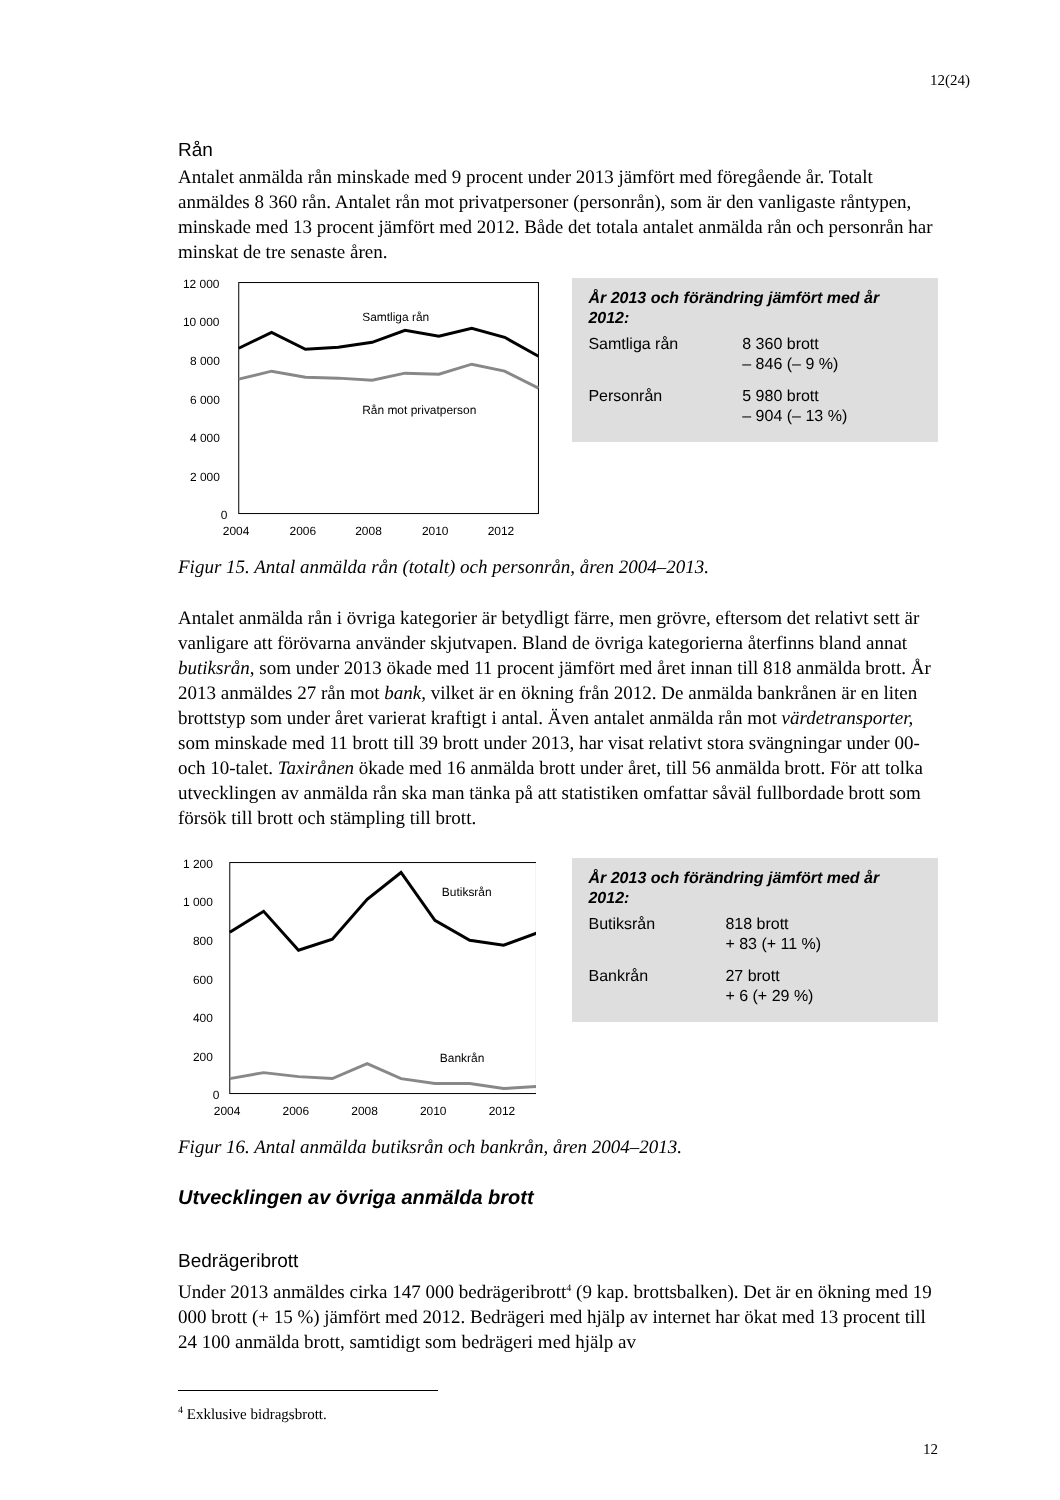12(24)
Rån
Antalet anmälda rån minskade med 9 procent under 2013 jämfört med föregående år. Totalt anmäldes 8 360 rån. Antalet rån mot privatpersoner (personrån), som är den vanligaste råntypen, minskade med 13 procent jämfört med 2012. Både det totala antalet anmälda rån och personrån har minskat de tre senaste åren.
12 000
10 000
8 000
6 000
4 000
2 000
0
2004
2006
2008
2010
2012
Samtliga rån
Rån mot privatperson
År 2013 och förändring jämfört med år 2012:
| Samtliga rån | 8 360 brott – 846 (– 9 %) |
| Personrån | 5 980 brott – 904 (– 13 %) |
Figur 15. Antal anmälda rån (totalt) och personrån, åren 2004–2013.
Antalet anmälda rån i övriga kategorier är betydligt färre, men grövre, eftersom det relativt sett är vanligare att förövarna använder skjutvapen. Bland de övriga kategorierna återfinns bland annat butiksrån, som under 2013 ökade med 11 procent jämfört med året innan till 818 anmälda brott. År 2013 anmäldes 27 rån mot bank, vilket är en ökning från 2012. De anmälda bankrånen är en liten brottstyp som under året varierat kraftigt i antal. Även antalet anmälda rån mot värdetransporter, som minskade med 11 brott till 39 brott under 2013, har visat relativt stora svängningar under 00- och 10-talet. Taxirånen ökade med 16 anmälda brott under året, till 56 anmälda brott. För att tolka utvecklingen av anmälda rån ska man tänka på att statistiken omfattar såväl fullbordade brott som försök till brott och stämpling till brott.
1 200
1 000
800
600
400
200
0
2004
2006
2008
2010
2012
Butiksrån
Bankrån
År 2013 och förändring jämfört med år 2012:
| Butiksrån | 818 brott + 83 (+ 11 %) |
| Bankrån | 27 brott + 6 (+ 29 %) |
Figur 16. Antal anmälda butiksrån och bankrån, åren 2004–2013.
Utvecklingen av övriga anmälda brott
Bedrägeribrott
Under 2013 anmäldes cirka 147 000 bedrägeribrott<sup>4</sup> (9 kap. brottsbalken). Det är en ökning med 19 000 brott (+ 15 %) jämfört med 2012. Bedrägeri med hjälp av internet har ökat med 13 procent till 24 100 anmälda brott, samtidigt som bedrägeri med hjälp av
<sup>4</sup> Exklusive bidragsbrott.
12